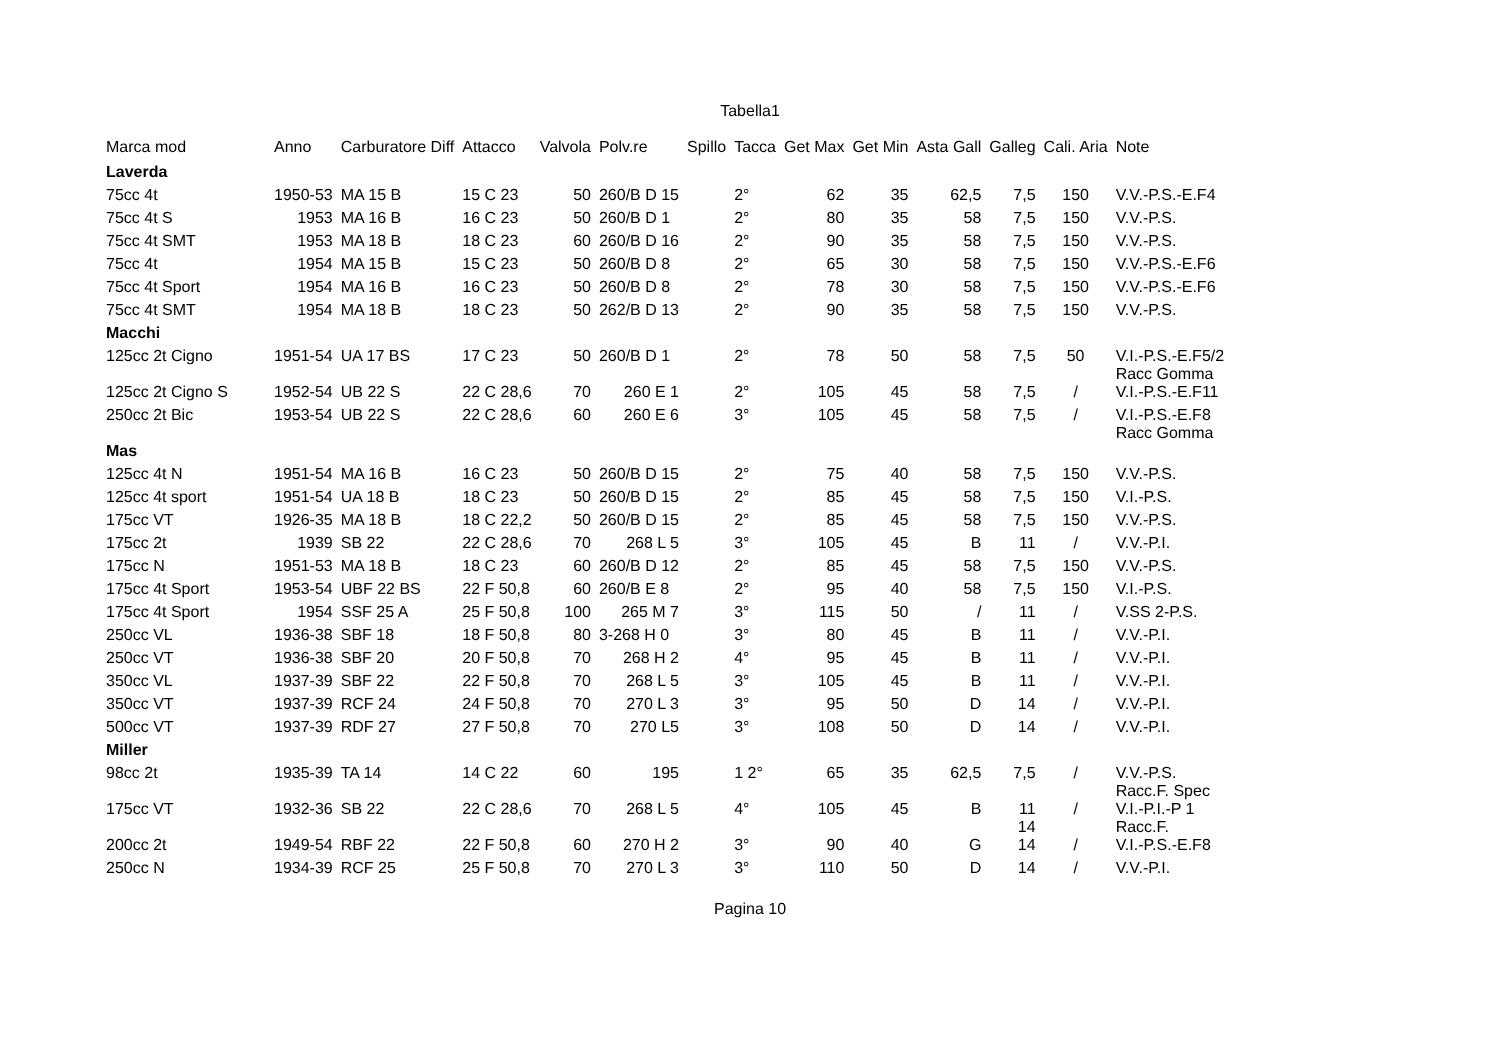Tabella1
| Marca mod | Anno | Carburatore Diff | | Attacco | Valvola | Polv.re | Spillo | Tacca | Get Max | Get Min | Asta Gall | Galleg | Cali. Aria | Note |
| --- | --- | --- | --- | --- | --- | --- | --- | --- | --- | --- | --- | --- | --- | --- |
| Laverda | | | | | | | | | | | | | | |
| 75cc 4t | 1950-53 | MA 15 B | | 15 C 23 | 50 | 260/B D 15 | | 2° | 62 | 35 | 62,5 | 7,5 | 150 | V.V.-P.S.-E.F4 |
| 75cc 4t S | 1953 | MA 16 B | | 16 C 23 | 50 | 260/B D 1 | | 2° | 80 | 35 | 58 | 7,5 | 150 | V.V.-P.S. |
| 75cc 4t SMT | 1953 | MA 18 B | | 18 C 23 | 60 | 260/B D 16 | | 2° | 90 | 35 | 58 | 7,5 | 150 | V.V.-P.S. |
| 75cc 4t | 1954 | MA 15 B | | 15 C 23 | 50 | 260/B D 8 | | 2° | 65 | 30 | 58 | 7,5 | 150 | V.V.-P.S.-E.F6 |
| 75cc 4t Sport | 1954 | MA 16 B | | 16 C 23 | 50 | 260/B D 8 | | 2° | 78 | 30 | 58 | 7,5 | 150 | V.V.-P.S.-E.F6 |
| 75cc 4t SMT | 1954 | MA 18 B | | 18 C 23 | 50 | 262/B D 13 | | 2° | 90 | 35 | 58 | 7,5 | 150 | V.V.-P.S. |
| Macchi | | | | | | | | | | | | | | |
| 125cc 2t Cigno | 1951-54 | UA 17 BS | | 17 C 23 | 50 | 260/B D 1 | | 2° | 78 | 50 | 58 | 7,5 | 50 | V.I.-P.S.-E.F5/2 Racc Gomma |
| 125cc 2t Cigno S | 1952-54 | UB 22 S | | 22 C 28,6 | 70 | 260 E 1 | | 2° | 105 | 45 | 58 | 7,5 | / | V.I.-P.S.-E.F11 |
| 250cc 2t Bic | 1953-54 | UB 22 S | | 22 C 28,6 | 60 | 260 E 6 | | 3° | 105 | 45 | 58 | 7,5 | / | V.I.-P.S.-E.F8 Racc Gomma |
| Mas | | | | | | | | | | | | | | |
| 125cc 4t N | 1951-54 | MA 16 B | | 16 C 23 | 50 | 260/B D 15 | | 2° | 75 | 40 | 58 | 7,5 | 150 | V.V.-P.S. |
| 125cc 4t sport | 1951-54 | UA 18 B | | 18 C 23 | 50 | 260/B D 15 | | 2° | 85 | 45 | 58 | 7,5 | 150 | V.I.-P.S. |
| 175cc VT | 1926-35 | MA 18 B | | 18 C 22,2 | 50 | 260/B D 15 | | 2° | 85 | 45 | 58 | 7,5 | 150 | V.V.-P.S. |
| 175cc 2t | 1939 | SB 22 | | 22 C 28,6 | 70 | 268 L 5 | | 3° | 105 | 45 | B | 11 | / | V.V.-P.I. |
| 175cc N | 1951-53 | MA 18 B | | 18 C 23 | 60 | 260/B D 12 | | 2° | 85 | 45 | 58 | 7,5 | 150 | V.V.-P.S. |
| 175cc 4t Sport | 1953-54 | UBF 22 BS | | 22 F 50,8 | 60 | 260/B E 8 | | 2° | 95 | 40 | 58 | 7,5 | 150 | V.I.-P.S. |
| 175cc 4t Sport | 1954 | SSF 25 A | | 25 F 50,8 | 100 | 265 M 7 | | 3° | 115 | 50 | / | 11 | / | V.SS 2-P.S. |
| 250cc VL | 1936-38 | SBF 18 | | 18 F 50,8 | 80 | 3-268 H 0 | | 3° | 80 | 45 | B | 11 | / | V.V.-P.I. |
| 250cc VT | 1936-38 | SBF 20 | | 20 F 50,8 | 70 | 268 H 2 | | 4° | 95 | 45 | B | 11 | / | V.V.-P.I. |
| 350cc VL | 1937-39 | SBF 22 | | 22 F 50,8 | 70 | 268 L 5 | | 3° | 105 | 45 | B | 11 | / | V.V.-P.I. |
| 350cc VT | 1937-39 | RCF 24 | | 24 F 50,8 | 70 | 270 L 3 | | 3° | 95 | 50 | D | 14 | / | V.V.-P.I. |
| 500cc VT | 1937-39 | RDF 27 | | 27 F 50,8 | 70 | 270 L5 | | 3° | 108 | 50 | D | 14 | / | V.V.-P.I. |
| Miller | | | | | | | | | | | | | | |
| 98cc 2t | 1935-39 | TA 14 | | 14 C 22 | 60 | 195 | | 1 2° | 65 | 35 | 62,5 | 7,5 | / | V.V.-P.S. Racc.F. Spec |
| 175cc VT | 1932-36 | SB 22 | | 22 C 28,6 | 70 | 268 L 5 | | 4° | 105 | 45 | B | 11 14 | / | V.I.-P.I.-P 1 Racc.F. |
| 200cc 2t | 1949-54 | RBF 22 | | 22 F 50,8 | 60 | 270 H 2 | | 3° | 90 | 40 | G | 14 | / | V.I.-P.S.-E.F8 |
| 250cc N | 1934-39 | RCF 25 | | 25 F 50,8 | 70 | 270 L 3 | | 3° | 110 | 50 | D | 14 | / | V.V.-P.I. |
Pagina 10